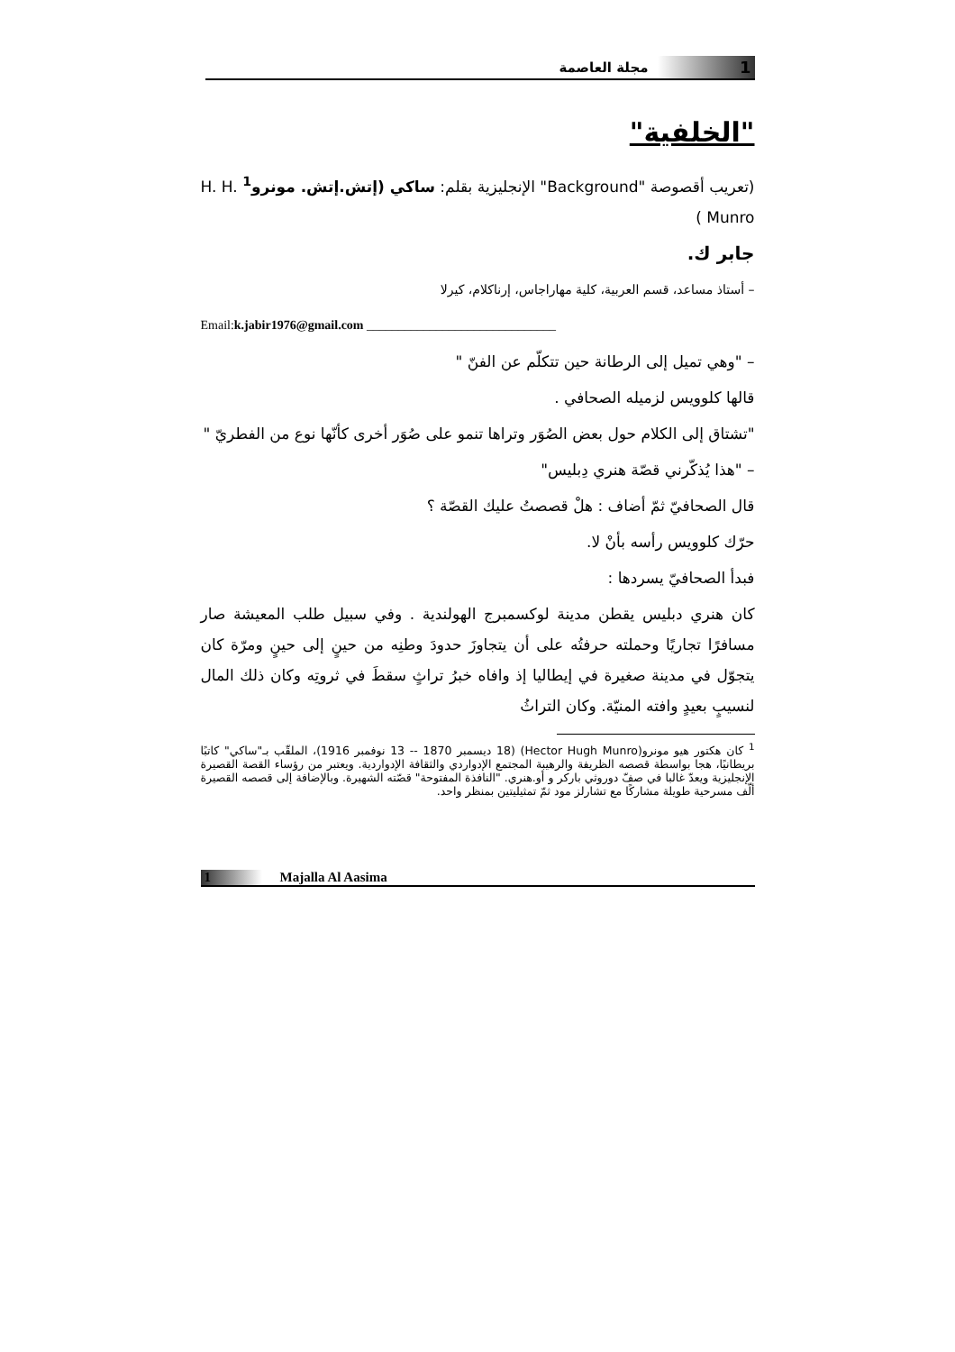1 مجلة العاصمة
"الخلفية"
(تعريب أقصوصة "Background" الإنجليزية بقلم: ساكي (إتش.إتش. مونرو<sup>1</sup> H. H. Munro )
جابر ك.
– أستاذ مساعد، قسم العربية، كلية مهاراجاس، إرناكلام، كيرلا
Email:k.jabir1976@gmail.com ______________________________
– "وهي تميل إلى الرطانة حين تتكلّم عن الفنّ "
قالها كلوويس لزميله الصحافي .
"تشتاق إلى الكلام حول بعض الصُوَر وتراها تنمو على صُوَر أخرى كأنّها نوع من الفطريّ "
– "هذا يُذكّرني قصّة هنري دِبليس"
قال الصحافيّ ثمّ أضاف : هلْ قصصتُ عليك القصّة ؟
حرّك كلوويس رأسه بأنْ لا.
فبدأ الصحافيّ يسردها :
كان هنري دبليس يقطن مدينة لوكسمبرج الهولندية . وفي سبيل طلب المعيشة صار مسافرًا تجاريًا وحملته حرفتُه على أن يتجاوزَ حدودَ وطنِه من حينٍ إلى حينٍ ومرّة كان يتجوّل في مدينة صغيرة في إيطاليا إذ وافاه خبرُ تراثٍ سقطَ في ثروتِه وكان ذلك المال لنسيبٍ بعيدٍ وافته المنيّة. وكان التراثُ
<sup>1</sup> كان هكتور هيو مونرو(Hector Hugh Munro) (18 ديسمبر 1870 -- 13 نوفمبر 1916)، الملقّب بـ"ساكي" كاتبًا بريطانيًا، هجا بواسطة قصصه الظريفة والرهيبة المجتمع الإدواردي والثقافة الإدواردية. ويعتبر من رؤساء القصة القصيرة الإنجليزية ويعدّ غالبا في صفّ دوروثي باركر و أو.هنري. "النافذة المفتوحة" قصّته الشهيرة. وبالإضافة إلى قصصه القصيرة ألّف مسرحية طويلة مشاركًا مع تشارلز مود ثمّ تمثيليتين بمنظر واحد.
1 Majalla Al Aasima